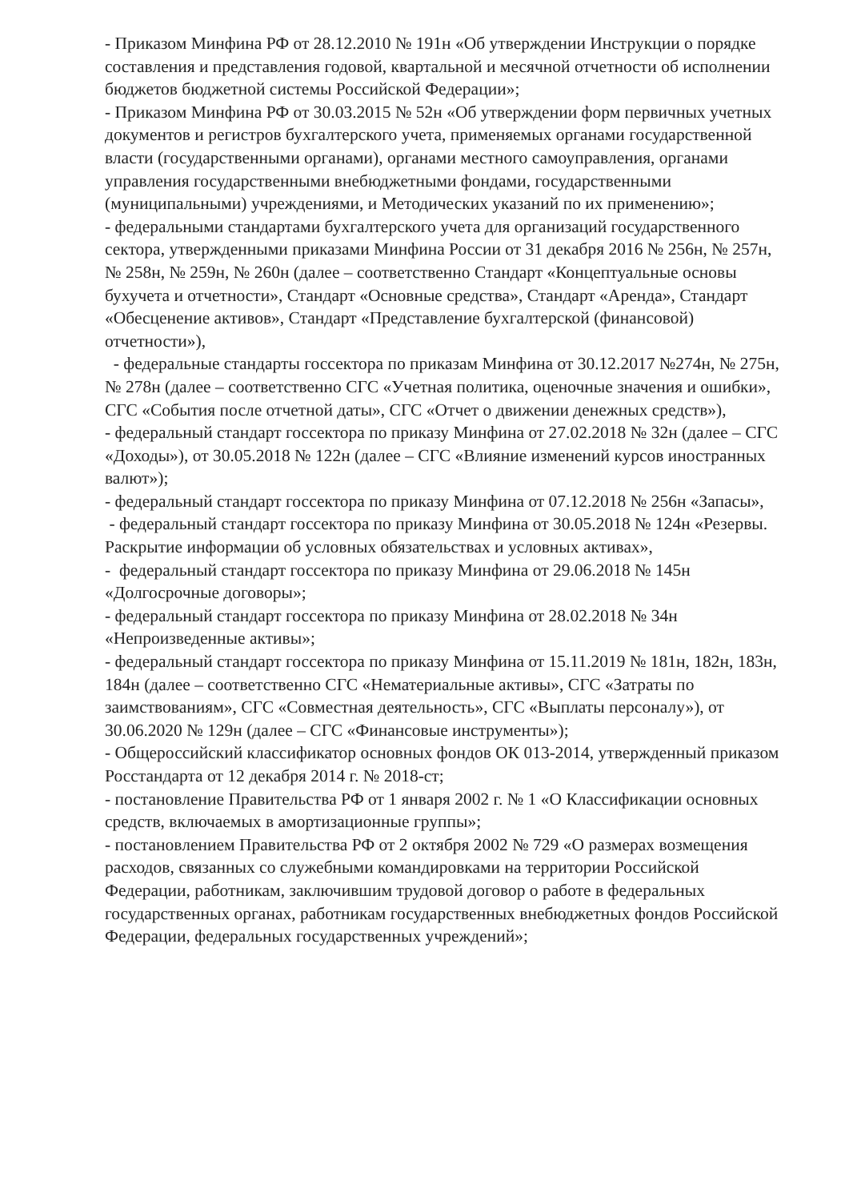- Приказом Минфина РФ от 28.12.2010 № 191н «Об утверждении Инструкции о порядке составления и представления годовой, квартальной и месячной отчетности об исполнении бюджетов бюджетной системы Российской Федерации»;
- Приказом Минфина РФ от 30.03.2015 № 52н «Об утверждении форм первичных учетных документов и регистров бухгалтерского учета, применяемых органами государственной власти (государственными органами), органами местного самоуправления, органами управления государственными внебюджетными фондами, государственными (муниципальными) учреждениями, и Методических указаний по их применению»;
- федеральными стандартами бухгалтерского учета для организаций государственного сектора, утвержденными приказами Минфина России от 31 декабря 2016 № 256н, № 257н, № 258н, № 259н, № 260н (далее – соответственно Стандарт «Концептуальные основы бухучета и отчетности», Стандарт «Основные средства», Стандарт «Аренда», Стандарт «Обесценение активов», Стандарт «Представление бухгалтерской (финансовой) отчетности»),
- федеральные стандарты госсектора по приказам Минфина от 30.12.2017 №274н, № 275н, № 278н (далее – соответственно СГС «Учетная политика, оценочные значения и ошибки», СГС «События после отчетной даты», СГС «Отчет о движении денежных средств»),
- федеральный стандарт госсектора по приказу Минфина от 27.02.2018 № 32н (далее – СГС «Доходы»), от 30.05.2018 № 122н (далее – СГС «Влияние изменений курсов иностранных валют»);
- федеральный стандарт госсектора по приказу Минфина от 07.12.2018 № 256н «Запасы»,
- федеральный стандарт госсектора по приказу Минфина от 30.05.2018 № 124н «Резервы. Раскрытие информации об условных обязательствах и условных активах»,
- федеральный стандарт госсектора по приказу Минфина от 29.06.2018 № 145н «Долгосрочные договоры»;
- федеральный стандарт госсектора по приказу Минфина от 28.02.2018 № 34н «Непроизведенные активы»;
- федеральный стандарт госсектора по приказу Минфина от 15.11.2019 № 181н, 182н, 183н, 184н (далее – соответственно СГС «Нематериальные активы», СГС «Затраты по заимствованиям», СГС «Совместная деятельность», СГС «Выплаты персоналу»), от 30.06.2020 № 129н (далее – СГС «Финансовые инструменты»);
- Общероссийский классификатор основных фондов ОК 013-2014, утвержденный приказом Росстандарта от 12 декабря 2014 г. № 2018-ст;
- постановление Правительства РФ от 1 января 2002 г. № 1 «О Классификации основных средств, включаемых в амортизационные группы»;
- постановлением Правительства РФ от 2 октября 2002 № 729 «О размерах возмещения расходов, связанных со служебными командировками на территории Российской Федерации, работникам, заключившим трудовой договор о работе в федеральных государственных органах, работникам государственных внебюджетных фондов Российской Федерации, федеральных государственных учреждений»;